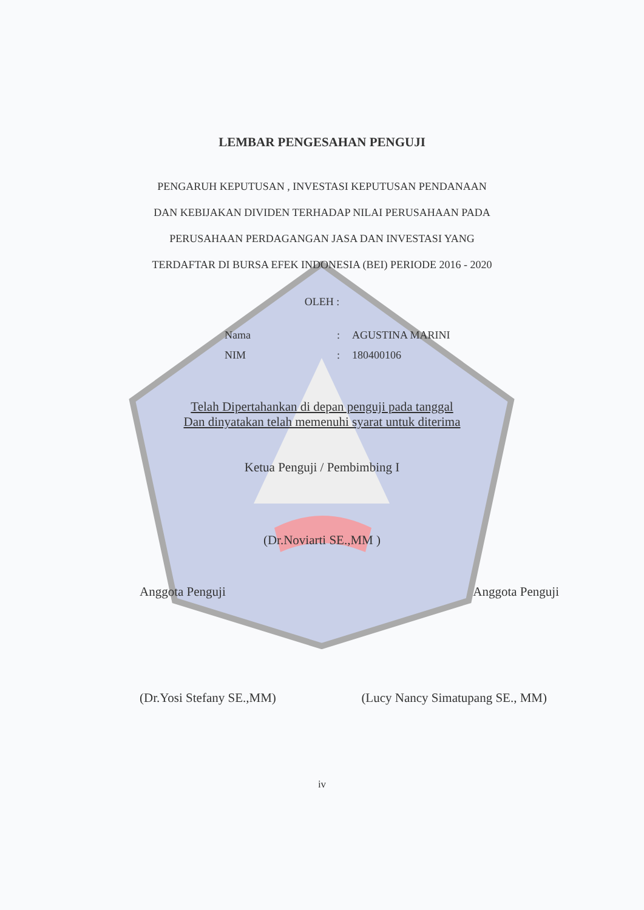LEMBAR PENGESAHAN PENGUJI
PENGARUH KEPUTUSAN , INVESTASI KEPUTUSAN PENDANAAN
DAN KEBIJAKAN DIVIDEN TERHADAP NILAI PERUSAHAAN PADA
PERUSAHAAN PERDAGANGAN JASA DAN INVESTASI YANG
TERDAFTAR DI BURSA EFEK INDONESIA (BEI) PERIODE 2016 - 2020
OLEH :
| Nama | : | AGUSTINA MARINI |
| NIM | : | 180400106 |
Telah Dipertahankan di depan penguji pada tanggal
Dan dinyatakan telah memenuhi syarat untuk diterima
Ketua Penguji / Pembimbing I
(Dr.Noviarti SE.,MM )
Anggota Penguji Anggota Penguji
(Dr.Yosi Stefany SE.,MM) (Lucy Nancy Simatupang SE., MM)
iv